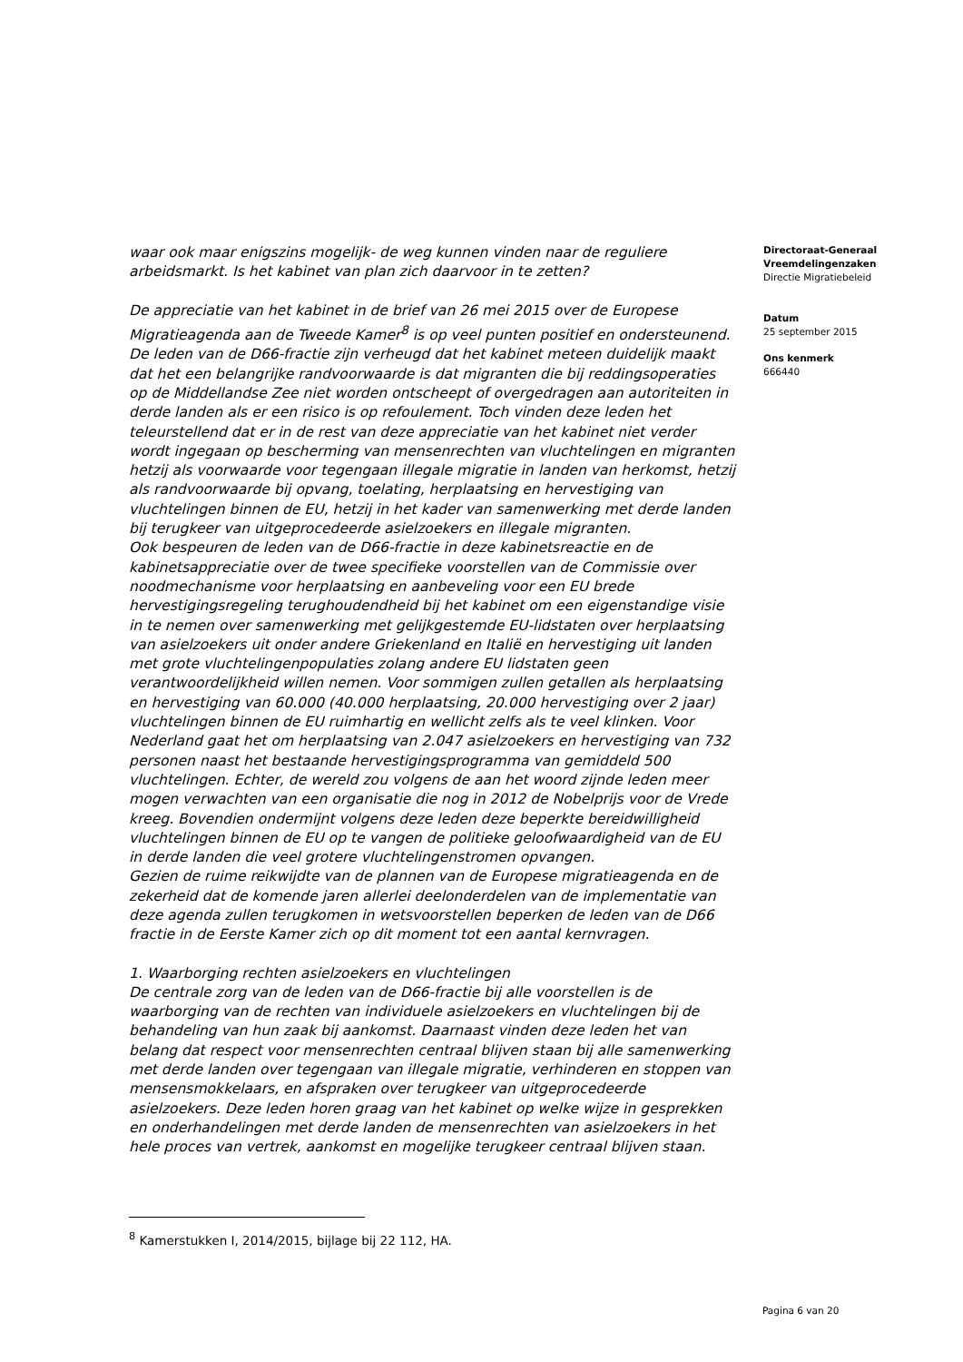waar ook maar enigszins mogelijk- de weg kunnen vinden naar de reguliere arbeidsmarkt. Is het kabinet van plan zich daarvoor in te zetten?
De appreciatie van het kabinet in de brief van 26 mei 2015 over de Europese Migratieagenda aan de Tweede Kamer<sup>8</sup> is op veel punten positief en ondersteunend. De leden van de D66-fractie zijn verheugd dat het kabinet meteen duidelijk maakt dat het een belangrijke randvoorwaarde is dat migranten die bij reddingsoperaties op de Middellandse Zee niet worden ontscheept of overgedragen aan autoriteiten in derde landen als er een risico is op refoulement. Toch vinden deze leden het teleurstellend dat er in de rest van deze appreciatie van het kabinet niet verder wordt ingegaan op bescherming van mensenrechten van vluchtelingen en migranten hetzij als voorwaarde voor tegengaan illegale migratie in landen van herkomst, hetzij als randvoorwaarde bij opvang, toelating, herplaatsing en hervestiging van vluchtelingen binnen de EU, hetzij in het kader van samenwerking met derde landen bij terugkeer van uitgeprocedeerde asielzoekers en illegale migranten.
Ook bespeuren de leden van de D66-fractie in deze kabinetsreactie en de kabinetsappreciatie over de twee specifieke voorstellen van de Commissie over noodmechanisme voor herplaatsing en aanbeveling voor een EU brede hervestigingsregeling terughoudendheid bij het kabinet om een eigenstandige visie in te nemen over samenwerking met gelijkgestemde EU-lidstaten over herplaatsing van asielzoekers uit onder andere Griekenland en Italië en hervestiging uit landen met grote vluchtelingenpopulaties zolang andere EU lidstaten geen verantwoordelijkheid willen nemen. Voor sommigen zullen getallen als herplaatsing en hervestiging van 60.000 (40.000 herplaatsing, 20.000 hervestiging over 2 jaar) vluchtelingen binnen de EU ruimhartig en wellicht zelfs als te veel klinken. Voor Nederland gaat het om herplaatsing van 2.047 asielzoekers en hervestiging van 732 personen naast het bestaande hervestigingsprogramma van gemiddeld 500 vluchtelingen. Echter, de wereld zou volgens de aan het woord zijnde leden meer mogen verwachten van een organisatie die nog in 2012 de Nobelprijs voor de Vrede kreeg. Bovendien ondermijnt volgens deze leden deze beperkte bereidwilligheid vluchtelingen binnen de EU op te vangen de politieke geloofwaardigheid van de EU in derde landen die veel grotere vluchtelingenstromen opvangen.
Gezien de ruime reikwijdte van de plannen van de Europese migratieagenda en de zekerheid dat de komende jaren allerlei deelonderdelen van de implementatie van deze agenda zullen terugkomen in wetsvoorstellen beperken de leden van de D66 fractie in de Eerste Kamer zich op dit moment tot een aantal kernvragen.
1. Waarborging rechten asielzoekers en vluchtelingen
De centrale zorg van de leden van de D66-fractie bij alle voorstellen is de waarborging van de rechten van individuele asielzoekers en vluchtelingen bij de behandeling van hun zaak bij aankomst. Daarnaast vinden deze leden het van belang dat respect voor mensenrechten centraal blijven staan bij alle samenwerking met derde landen over tegengaan van illegale migratie, verhinderen en stoppen van mensensmokkelaars, en afspraken over terugkeer van uitgeprocedeerde asielzoekers. Deze leden horen graag van het kabinet op welke wijze in gesprekken en onderhandelingen met derde landen de mensenrechten van asielzoekers in het hele proces van vertrek, aankomst en mogelijke terugkeer centraal blijven staan.
Directoraat-Generaal Vreemdelingenzaken
Directie Migratiebeleid
Datum
25 september 2015
Ons kenmerk
666440
<sup>8</sup> Kamerstukken I, 2014/2015, bijlage bij 22 112, HA.
Pagina 6 van 20